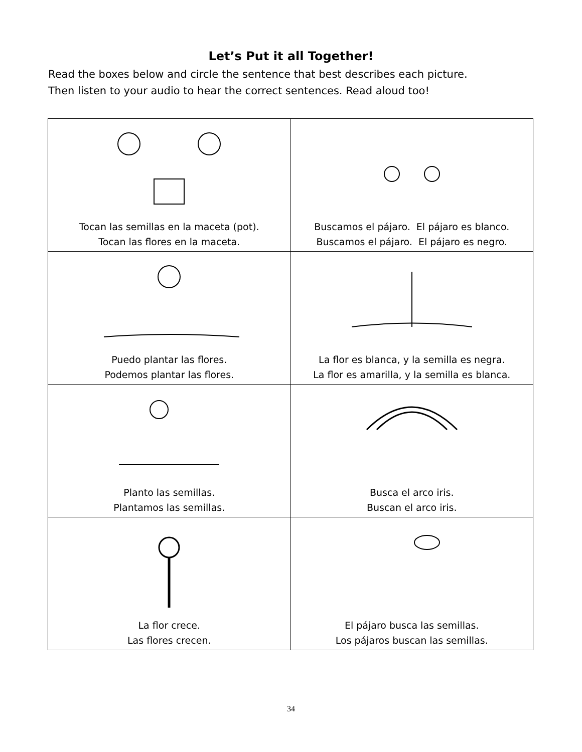Let’s Put it all Together!
Read the boxes below and circle the sentence that best describes each picture.
Then listen to your audio to hear the correct sentences. Read aloud too!
| Tocan las semillas en la maceta (pot). Tocan las flores en la maceta. | Buscamos el pájaro. El pájaro es blanco. Buscamos el pájaro. El pájaro es negro. |
| Puedo plantar las flores. Podemos plantar las flores. | La flor es blanca, y la semilla es negra. La flor es amarilla, y la semilla es blanca. |
| Planto las semillas. Plantamos las semillas. | Busca el arco iris. Buscan el arco iris. |
| La flor crece. Las flores crecen. | El pájaro busca las semillas. Los pájaros buscan las semillas. |
34